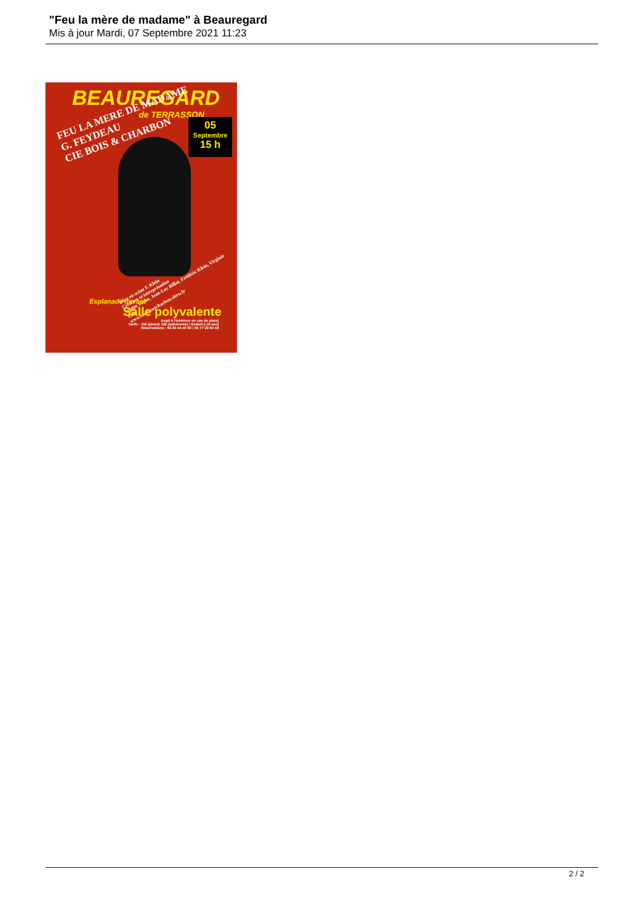"Feu la mère de madame" à Beauregard
Mis à jour Mardi, 07 Septembre 2021 11:23
BEAUREGARD
de TERRASSON
05
Septembre
15 h
FEU LA MERE DE MADAME
G. FEYDEAU
CIE BOIS & CHARBON
Mise en scène F. Klein
Création et interprétation
Sophie Vaslot, Jean-Luc Billat, Frédéric Klein, Virginie Vitti
www.cieboisetcharbon.sitew.fr
Esplanade devant
Salle polyvalente
(repli à l'intérieur en cas de pluie)
Tarifs : 15€ [plein]/ 12€ [adhérents] / Gratuit [-18 ans]
Réservations : 06 83 44 40 90 / 06 77 28 84 58
2 / 2